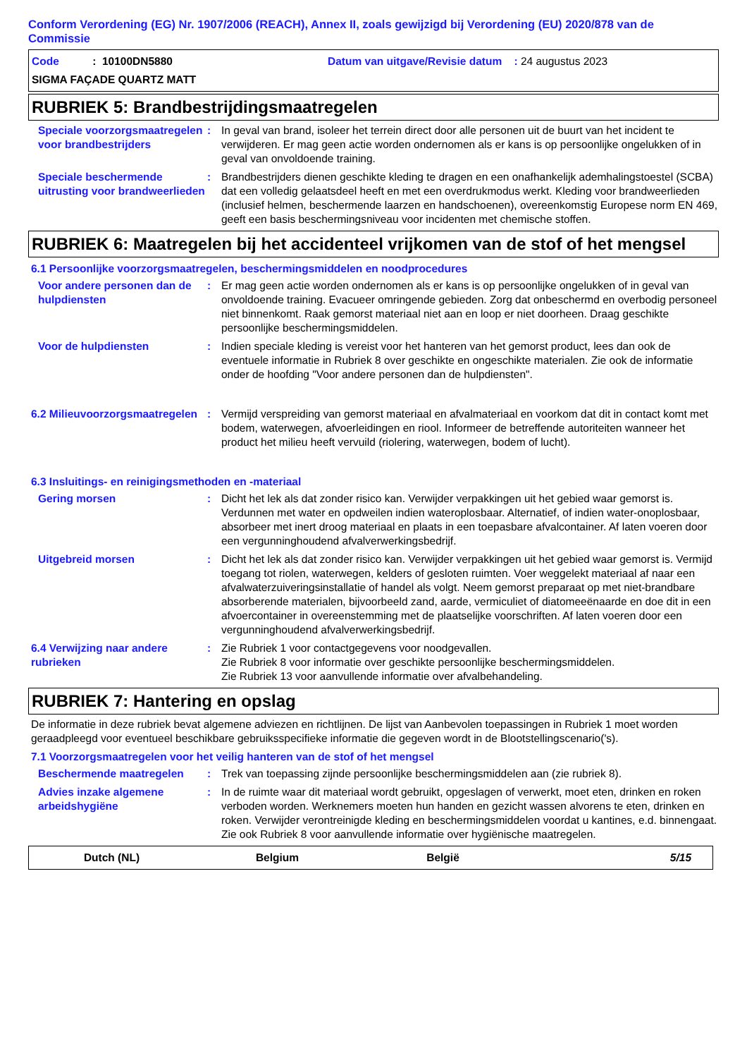Conform Verordening (EG) Nr. 1907/2006 (REACH), Annex II, zoals gewijzigd bij Verordening (EU) 2020/878 van de Commissie
Code : 10100DN5880 Datum van uitgave/Revisie datum : 24 augustus 2023
SIGMA FAÇADE QUARTZ MATT
RUBRIEK 5: Brandbestrijdingsmaatregelen
Speciale voorzorgsmaatregelen voor brandbestrijders
: In geval van brand, isoleer het terrein direct door alle personen uit de buurt van het incident te verwijderen. Er mag geen actie worden ondernomen als er kans is op persoonlijke ongelukken of in geval van onvoldoende training.
Speciale beschermende uitrusting voor brandweerlieden
: Brandbestrijders dienen geschikte kleding te dragen en een onafhankelijk ademhalingstoestel (SCBA) dat een volledig gelaatsdeel heeft en met een overdrukmodus werkt. Kleding voor brandweerlieden (inclusief helmen, beschermende laarzen en handschoenen), overeenkomstig Europese norm EN 469, geeft een basis beschermingsniveau voor incidenten met chemische stoffen.
RUBRIEK 6: Maatregelen bij het accidenteel vrijkomen van de stof of het mengsel
6.1 Persoonlijke voorzorgsmaatregelen, beschermingsmiddelen en noodprocedures
Voor andere personen dan de hulpdiensten
: Er mag geen actie worden ondernomen als er kans is op persoonlijke ongelukken of in geval van onvoldoende training. Evacueer omringende gebieden. Zorg dat onbeschermd en overbodig personeel niet binnenkomt. Raak gemorst materiaal niet aan en loop er niet doorheen. Draag geschikte persoonlijke beschermingsmiddelen.
Voor de hulpdiensten : Indien speciale kleding is vereist voor het hanteren van het gemorst product, lees dan ook de eventuele informatie in Rubriek 8 over geschikte en ongeschikte materialen. Zie ook de informatie onder de hoofding "Voor andere personen dan de hulpdiensten".
6.2 Milieuvoorzorgsmaatregelen
: Vermijd verspreiding van gemorst materiaal en afvalmateriaal en voorkom dat dit in contact komt met bodem, waterwegen, afvoerleidingen en riool. Informeer de betreffende autoriteiten wanneer het product het milieu heeft vervuild (riolering, waterwegen, bodem of lucht).
6.3 Insluitings- en reinigingsmethoden en -materiaal
Gering morsen : Dicht het lek als dat zonder risico kan. Verwijder verpakkingen uit het gebied waar gemorst is. Verdunnen met water en opdweilen indien wateroplosbaar. Alternatief, of indien water-onoplosbaar, absorbeer met inert droog materiaal en plaats in een toepasbare afvalcontainer. Af laten voeren door een vergunninghoudend afvalverwerkingsbedrijf.
Uitgebreid morsen : Dicht het lek als dat zonder risico kan. Verwijder verpakkingen uit het gebied waar gemorst is. Vermijd toegang tot riolen, waterwegen, kelders of gesloten ruimten. Voer weggelekt materiaal af naar een afvalwaterzuiveringsinstallatie of handel als volgt. Neem gemorst preparaat op met niet-brandbare absorberende materialen, bijvoorbeeld zand, aarde, vermiculiet of diatomeeënaarde en doe dit in een afvoercontainer in overeenstemming met de plaatselijke voorschriften. Af laten voeren door een vergunninghoudend afvalverwerkingsbedrijf.
6.4 Verwijzing naar andere rubrieken
: Zie Rubriek 1 voor contactgegevens voor noodgevallen.
Zie Rubriek 8 voor informatie over geschikte persoonlijke beschermingsmiddelen.
Zie Rubriek 13 voor aanvullende informatie over afvalbehandeling.
RUBRIEK 7: Hantering en opslag
De informatie in deze rubriek bevat algemene adviezen en richtlijnen. De lijst van Aanbevolen toepassingen in Rubriek 1 moet worden geraadpleegd voor eventueel beschikbare gebruiksspecifieke informatie die gegeven wordt in de Blootstellingscenario('s).
7.1 Voorzorgsmaatregelen voor het veilig hanteren van de stof of het mengsel
Beschermende maatregelen : Trek van toepassing zijnde persoonlijke beschermingsmiddelen aan (zie rubriek 8).
Advies inzake algemene arbeidshygiëne
: In de ruimte waar dit materiaal wordt gebruikt, opgeslagen of verwerkt, moet eten, drinken en roken verboden worden. Werknemers moeten hun handen en gezicht wassen alvorens te eten, drinken en roken. Verwijder verontreinigde kleding en beschermingsmiddelen voordat u kantines, e.d. binnengaat. Zie ook Rubriek 8 voor aanvullende informatie over hygiënische maatregelen.
Dutch (NL) Belgium België 5/15